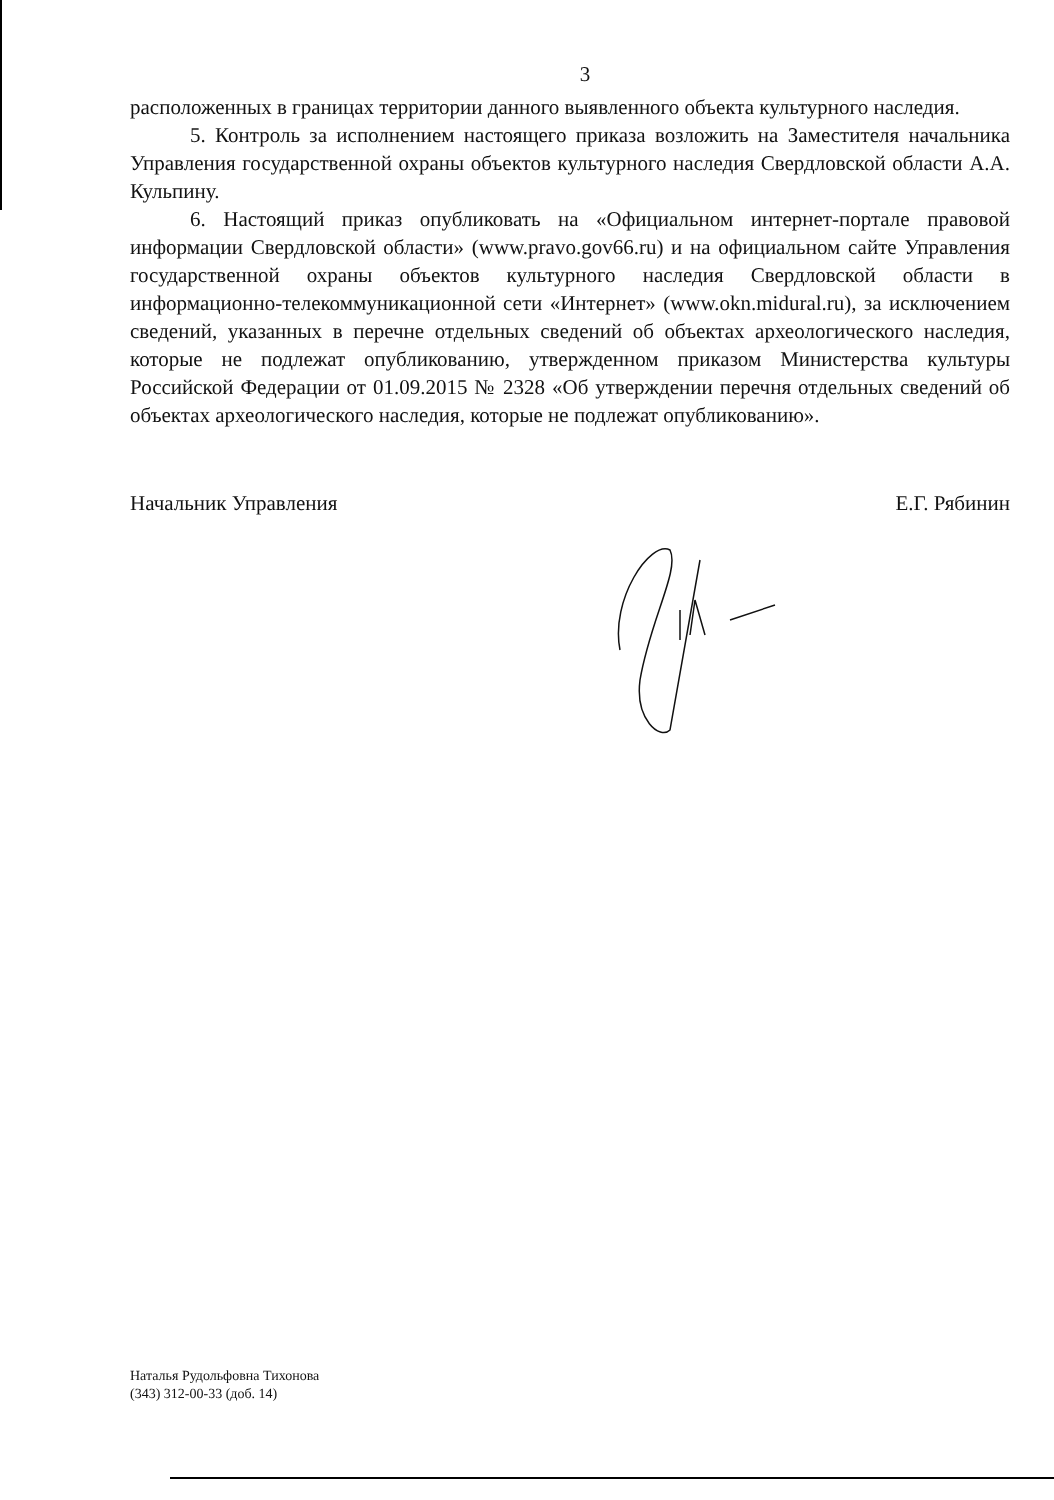3
расположенных в границах территории данного выявленного объекта культурного наследия.
5. Контроль за исполнением настоящего приказа возложить на Заместителя начальника Управления государственной охраны объектов культурного наследия Свердловской области А.А. Кульпину.
6. Настоящий приказ опубликовать на «Официальном интернет-портале правовой информации Свердловской области» (www.pravo.gov66.ru) и на официальном сайте Управления государственной охраны объектов культурного наследия Свердловской области в информационно-телекоммуникационной сети «Интернет» (www.okn.midural.ru), за исключением сведений, указанных в перечне отдельных сведений об объектах археологического наследия, которые не подлежат опубликованию, утвержденном приказом Министерства культуры Российской Федерации от 01.09.2015 № 2328 «Об утверждении перечня отдельных сведений об объектах археологического наследия, которые не подлежат опубликованию».
Начальник Управления Е.Г. Рябинин
Наталья Рудольфовна Тихонова
(343) 312-00-33 (доб. 14)